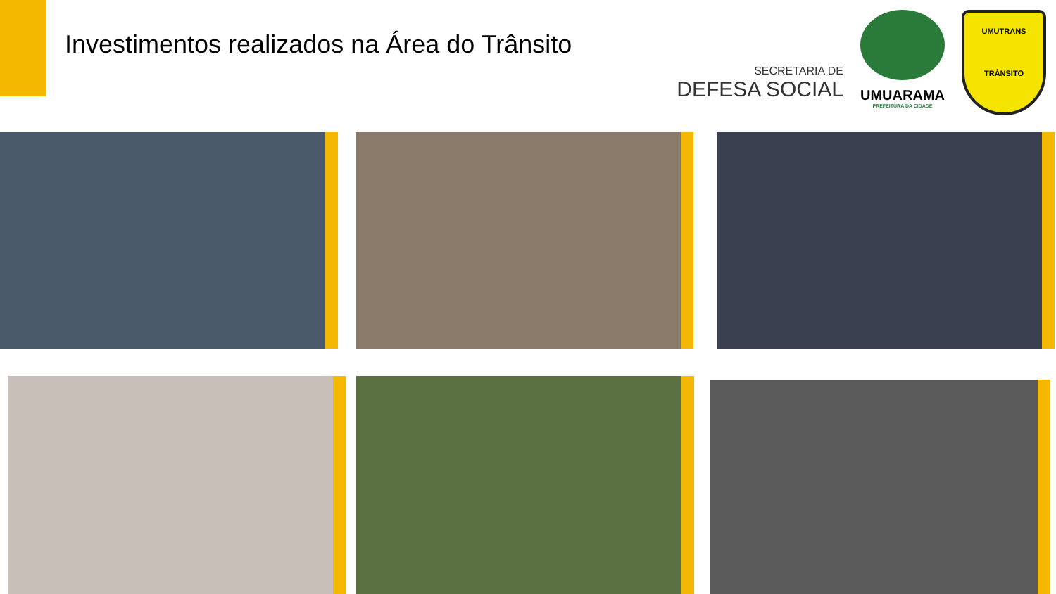Investimentos realizados na Área do Trânsito
SECRETARIA DE
DEFESA SOCIAL
UMUARAMA
PREFEITURA DA CIDADE
UMUTRANS
TRÂNSITO